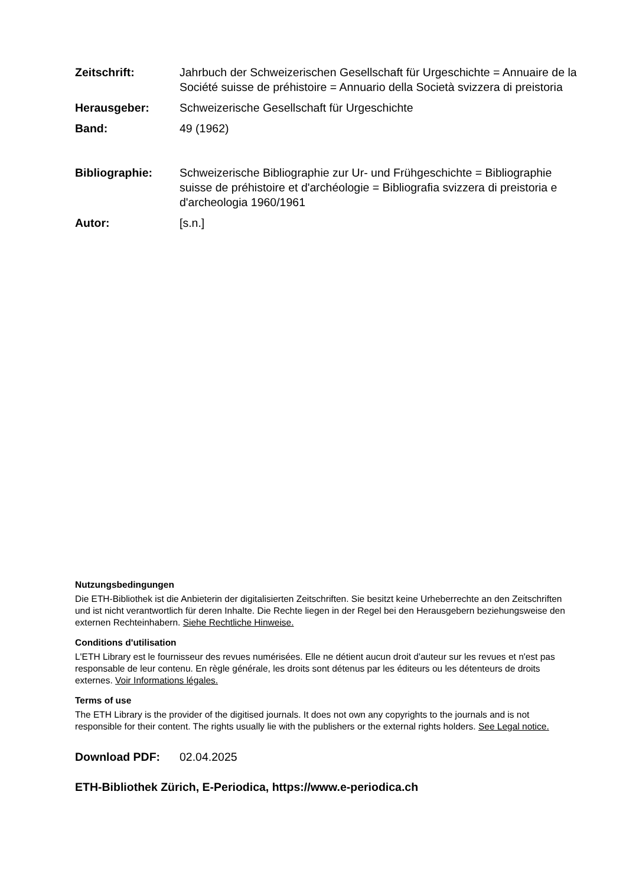Zeitschrift: Jahrbuch der Schweizerischen Gesellschaft für Urgeschichte = Annuaire de la Société suisse de préhistoire = Annuario della Società svizzera di preistoria
Herausgeber: Schweizerische Gesellschaft für Urgeschichte
Band: 49 (1962)
Bibliographie: Schweizerische Bibliographie zur Ur- und Frühgeschichte = Bibliographie suisse de préhistoire et d'archéologie = Bibliografia svizzera di preistoria e d'archeologia 1960/1961
Autor: [s.n.]
Nutzungsbedingungen
Die ETH-Bibliothek ist die Anbieterin der digitalisierten Zeitschriften. Sie besitzt keine Urheberrechte an den Zeitschriften und ist nicht verantwortlich für deren Inhalte. Die Rechte liegen in der Regel bei den Herausgebern beziehungsweise den externen Rechteinhabern. Siehe Rechtliche Hinweise.
Conditions d'utilisation
L'ETH Library est le fournisseur des revues numérisées. Elle ne détient aucun droit d'auteur sur les revues et n'est pas responsable de leur contenu. En règle générale, les droits sont détenus par les éditeurs ou les détenteurs de droits externes. Voir Informations légales.
Terms of use
The ETH Library is the provider of the digitised journals. It does not own any copyrights to the journals and is not responsible for their content. The rights usually lie with the publishers or the external rights holders. See Legal notice.
Download PDF: 02.04.2025
ETH-Bibliothek Zürich, E-Periodica, https://www.e-periodica.ch